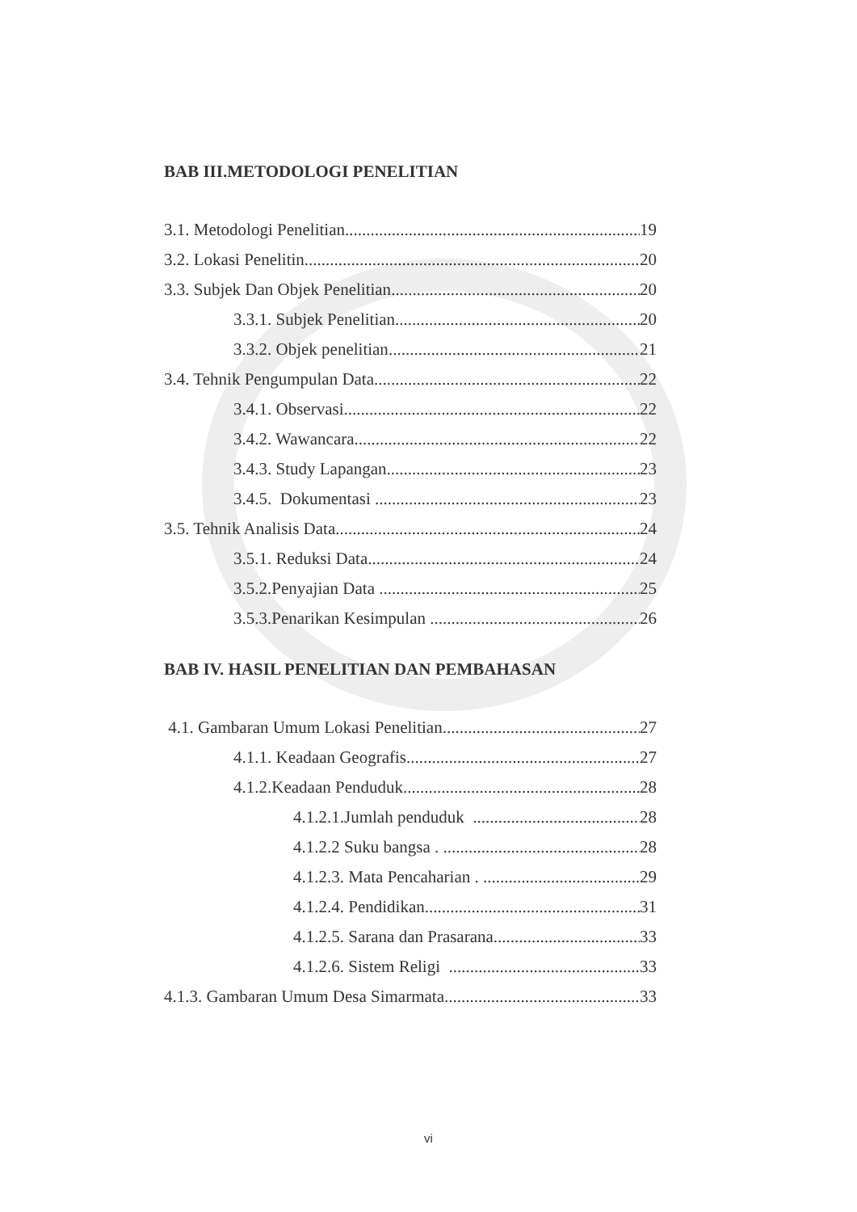BAB III.METODOLOGI PENELITIAN
3.1. Metodologi Penelitian 19
3.2. Lokasi Penelitin 20
3.3. Subjek Dan Objek Penelitian 20
3.3.1. Subjek Penelitian 20
3.3.2. Objek penelitian 21
3.4. Tehnik Pengumpulan Data 22
3.4.1. Observasi 22
3.4.2. Wawancara 22
3.4.3. Study Lapangan 23
3.4.5. Dokumentasi 23
3.5. Tehnik Analisis Data 24
3.5.1. Reduksi Data 24
3.5.2.Penyajian Data 25
3.5.3.Penarikan Kesimpulan 26
BAB IV. HASIL PENELITIAN DAN PEMBAHASAN
4.1. Gambaran Umum Lokasi Penelitian 27
4.1.1. Keadaan Geografis 27
4.1.2.Keadaan Penduduk 28
4.1.2.1.Jumlah penduduk 28
4.1.2.2 Suku bangsa . 28
4.1.2.3. Mata Pencaharian . 29
4.1.2.4. Pendidikan 31
4.1.2.5. Sarana dan Prasarana 33
4.1.2.6. Sistem Religi 33
4.1.3. Gambaran Umum Desa Simarmata 33
vi